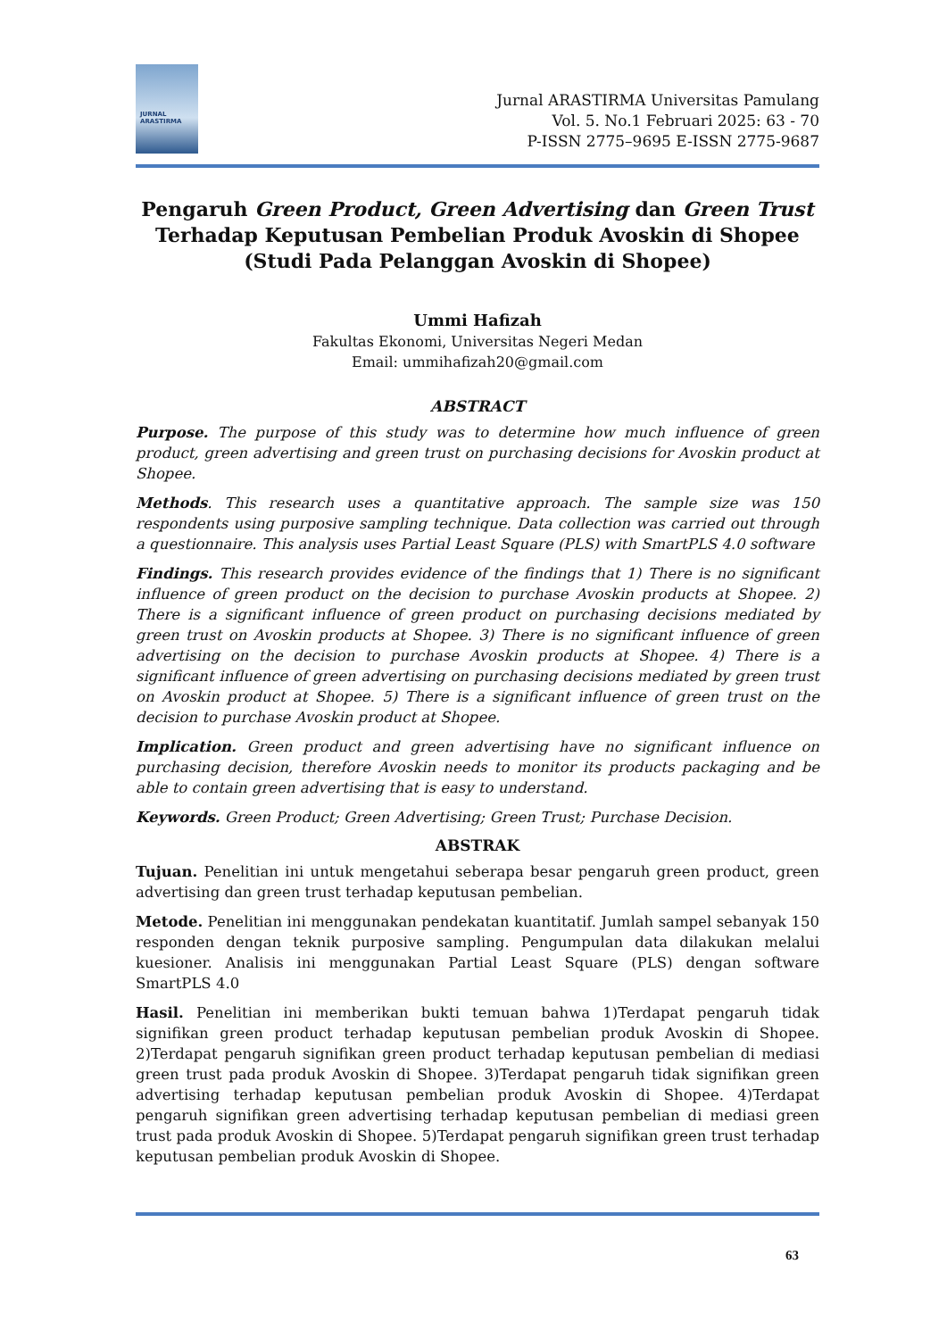JURNAL
ARASTIRMA
Jurnal ARASTIRMA Universitas Pamulang
Vol. 5. No.1 Februari 2025: 63 - 70
P-ISSN 2775–9695 E-ISSN 2775-9687
Pengaruh Green Product, Green Advertising dan Green Trust
Terhadap Keputusan Pembelian Produk Avoskin di Shopee
(Studi Pada Pelanggan Avoskin di Shopee)
Ummi Hafizah
Fakultas Ekonomi, Universitas Negeri Medan
Email: ummihafizah20@gmail.com
ABSTRACT
Purpose. The purpose of this study was to determine how much influence of green product, green advertising and green trust on purchasing decisions for Avoskin product at Shopee.
Methods. This research uses a quantitative approach. The sample size was 150 respondents using purposive sampling technique. Data collection was carried out through a questionnaire. This analysis uses Partial Least Square (PLS) with SmartPLS 4.0 software
Findings. This research provides evidence of the findings that 1) There is no significant influence of green product on the decision to purchase Avoskin products at Shopee. 2) There is a significant influence of green product on purchasing decisions mediated by green trust on Avoskin products at Shopee. 3) There is no significant influence of green advertising on the decision to purchase Avoskin products at Shopee. 4) There is a significant influence of green advertising on purchasing decisions mediated by green trust on Avoskin product at Shopee. 5) There is a significant influence of green trust on the decision to purchase Avoskin product at Shopee.
Implication. Green product and green advertising have no significant influence on purchasing decision, therefore Avoskin needs to monitor its products packaging and be able to contain green advertising that is easy to understand.
Keywords. Green Product; Green Advertising; Green Trust; Purchase Decision.
ABSTRAK
Tujuan. Penelitian ini untuk mengetahui seberapa besar pengaruh green product, green advertising dan green trust terhadap keputusan pembelian.
Metode. Penelitian ini menggunakan pendekatan kuantitatif. Jumlah sampel sebanyak 150 responden dengan teknik purposive sampling. Pengumpulan data dilakukan melalui kuesioner. Analisis ini menggunakan Partial Least Square (PLS) dengan software SmartPLS 4.0
Hasil. Penelitian ini memberikan bukti temuan bahwa 1)Terdapat pengaruh tidak signifikan green product terhadap keputusan pembelian produk Avoskin di Shopee. 2)Terdapat pengaruh signifikan green product terhadap keputusan pembelian di mediasi green trust pada produk Avoskin di Shopee. 3)Terdapat pengaruh tidak signifikan green advertising terhadap keputusan pembelian produk Avoskin di Shopee. 4)Terdapat pengaruh signifikan green advertising terhadap keputusan pembelian di mediasi green trust pada produk Avoskin di Shopee. 5)Terdapat pengaruh signifikan green trust terhadap keputusan pembelian produk Avoskin di Shopee.
63